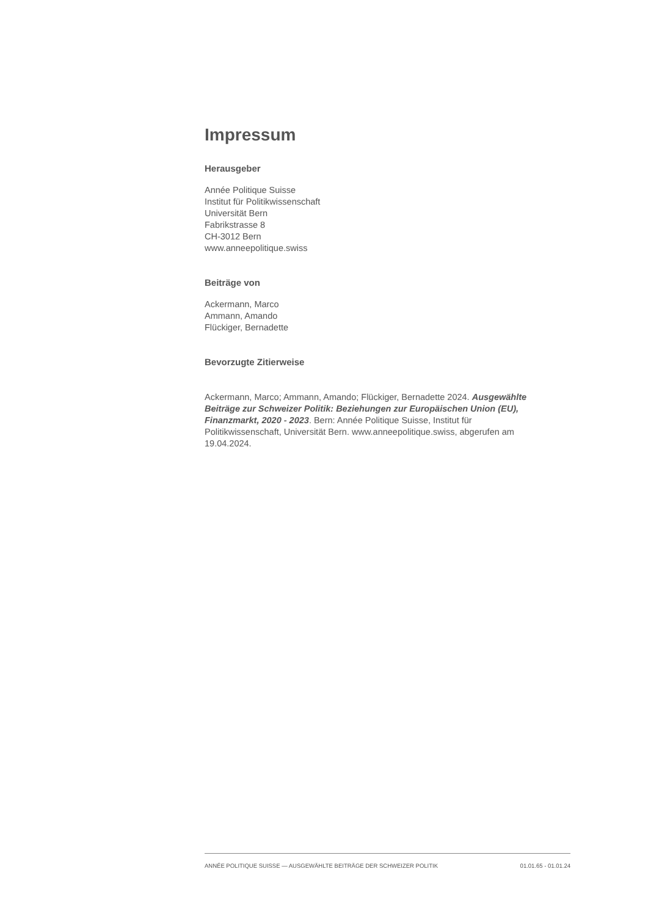Impressum
Herausgeber
Année Politique Suisse
Institut für Politikwissenschaft
Universität Bern
Fabrikstrasse 8
CH-3012 Bern
www.anneepolitique.swiss
Beiträge von
Ackermann, Marco
Ammann, Amando
Flückiger, Bernadette
Bevorzugte Zitierweise
Ackermann, Marco; Ammann, Amando; Flückiger, Bernadette 2024. Ausgewählte Beiträge zur Schweizer Politik: Beziehungen zur Europäischen Union (EU), Finanzmarkt, 2020 - 2023. Bern: Année Politique Suisse, Institut für Politikwissenschaft, Universität Bern. www.anneepolitique.swiss, abgerufen am 19.04.2024.
ANNÉE POLITIQUE SUISSE — AUSGEWÄHLTE BEITRÄGE DER SCHWEIZER POLITIK 01.01.65 - 01.01.24